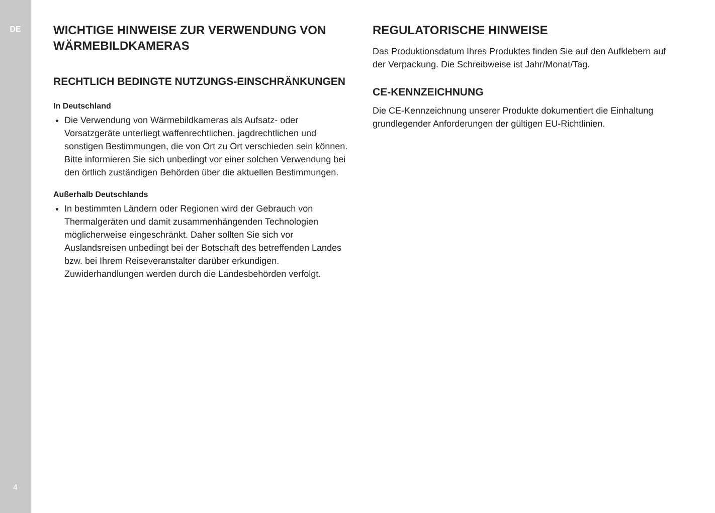DE
4
WICHTIGE HINWEISE ZUR VERWENDUNG VON WÄRMEBILDKAMERAS
RECHTLICH BEDINGTE NUTZUNGS-EINSCHRÄNKUNGEN
In Deutschland
Die Verwendung von Wärmebildkameras als Aufsatz- oder Vorsatzgeräte unterliegt waffenrechtlichen, jagdrechtlichen und sonstigen Bestimmungen, die von Ort zu Ort verschieden sein können. Bitte informieren Sie sich unbedingt vor einer solchen Verwendung bei den örtlich zuständigen Behörden über die aktuellen Bestimmungen.
Außerhalb Deutschlands
In bestimmten Ländern oder Regionen wird der Gebrauch von Thermalgeräten und damit zusammenhängenden Technologien möglicherweise eingeschränkt. Daher sollten Sie sich vor Auslandsreisen unbedingt bei der Botschaft des betreffenden Landes bzw. bei Ihrem Reiseveranstalter darüber erkundigen. Zuwiderhandlungen werden durch die Landesbehörden verfolgt.
REGULATORISCHE HINWEISE
Das Produktionsdatum Ihres Produktes finden Sie auf den Aufklebern auf der Verpackung. Die Schreibweise ist Jahr/Monat/Tag.
CE-KENNZEICHNUNG
Die CE-Kennzeichnung unserer Produkte dokumentiert die Einhaltung grundlegender Anforderungen der gültigen EU-Richtlinien.